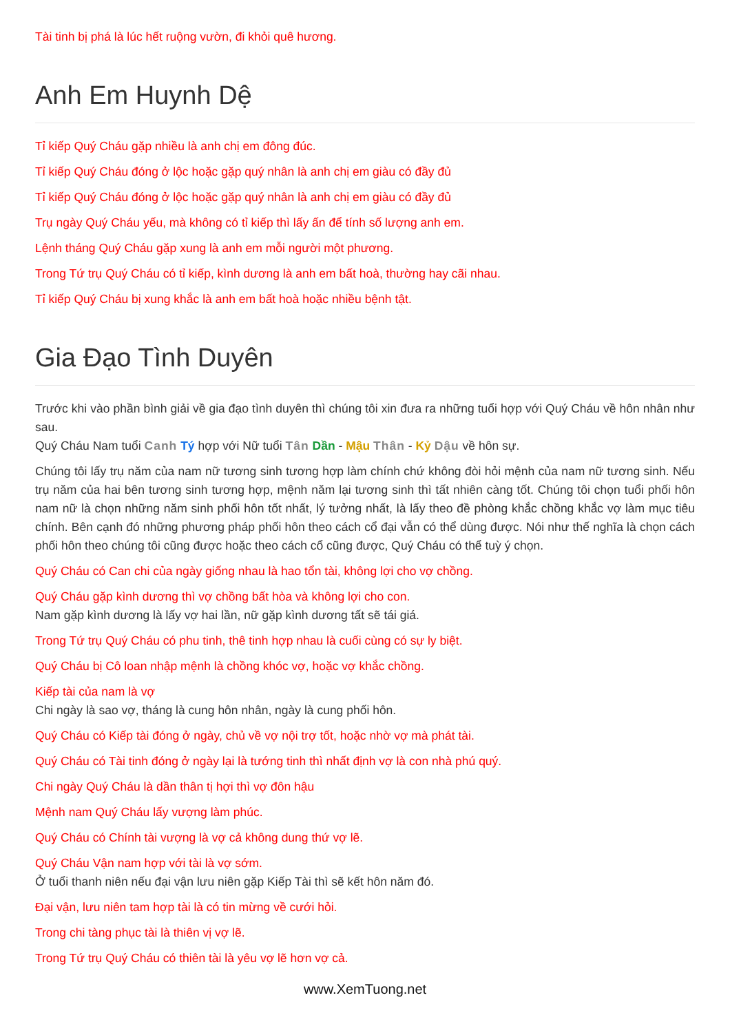Tài tinh bị phá là lúc hết ruộng vườn, đi khỏi quê hương.
Anh Em Huynh Dệ
Tỉ kiếp Quý Cháu gặp nhiều là anh chị em đông đúc.
Tỉ kiếp Quý Cháu đóng ở lộc hoặc gặp quý nhân là anh chị em giàu có đầy đủ
Tỉ kiếp Quý Cháu đóng ở lộc hoặc gặp quý nhân là anh chị em giàu có đầy đủ
Trụ ngày Quý Cháu yếu, mà không có tỉ kiếp thì lấy ấn để tính số lượng anh em.
Lệnh tháng Quý Cháu gặp xung là anh em mỗi người một phương.
Trong Tứ trụ Quý Cháu có tỉ kiếp, kình dương là anh em bất hoà, thường hay cãi nhau.
Tỉ kiếp Quý Cháu bị xung khắc là anh em bất hoà hoặc nhiều bệnh tật.
Gia Đạo Tình Duyên
Trước khi vào phần bình giải về gia đạo tình duyên thì chúng tôi xin đưa ra những tuổi hợp với Quý Cháu về hôn nhân như sau.
Quý Cháu Nam tuổi Canh Tý hợp với Nữ tuổi Tân Dần - Mậu Thân - Kỷ Dậu về hôn sự.
Chúng tôi lấy trụ năm của nam nữ tương sinh tương hợp làm chính chứ không đòi hỏi mệnh của nam nữ tương sinh. Nếu trụ năm của hai bên tương sinh tương hợp, mệnh năm lại tương sinh thì tất nhiên càng tốt. Chúng tôi chọn tuổi phối hôn nam nữ là chọn những năm sinh phối hôn tốt nhất, lý tưởng nhất, là lấy theo đề phòng khắc chồng khắc vợ làm mục tiêu chính. Bên cạnh đó những phương pháp phối hôn theo cách cổ đại vẫn có thể dùng được. Nói như thế nghĩa là chọn cách phối hôn theo chúng tôi cũng được hoặc theo cách cổ cũng được, Quý Cháu có thể tuỳ ý chọn.
Quý Cháu có Can chi của ngày giống nhau là hao tổn tài, không lợi cho vợ chồng.
Quý Cháu gặp kình dương thì vợ chồng bất hòa và không lợi cho con.
Nam gặp kình dương là lấy vợ hai lần, nữ gặp kình dương tất sẽ tái giá.
Trong Tứ trụ Quý Cháu có phu tinh, thê tinh hợp nhau là cuối cùng có sự ly biệt.
Quý Cháu bị Cô loan nhập mệnh là chồng khóc vợ, hoặc vợ khắc chồng.
Kiếp tài của nam là vợ
Chi ngày là sao vợ, tháng là cung hôn nhân, ngày là cung phối hôn.
Quý Cháu có Kiếp tài đóng ở ngày, chủ về vợ nội trợ tốt, hoặc nhờ vợ mà phát tài.
Quý Cháu có Tài tinh đóng ở ngày lại là tướng tinh thì nhất định vợ là con nhà phú quý.
Chi ngày Quý Cháu là dần thân tị hợi thì vợ đôn hậu
Mệnh nam Quý Cháu lấy vượng làm phúc.
Quý Cháu có Chính tài vượng là vợ cả không dung thứ vợ lẽ.
Quý Cháu Vận nam hợp với tài là vợ sớm.
Ở tuổi thanh niên nếu đại vận lưu niên gặp Kiếp Tài thì sẽ kết hôn năm đó.
Đại vận, lưu niên tam hợp tài là có tin mừng về cưới hỏi.
Trong chi tàng phục tài là thiên vị vợ lẽ.
Trong Tứ trụ Quý Cháu có thiên tài là yêu vợ lẽ hơn vợ cả.
www.XemTuong.net